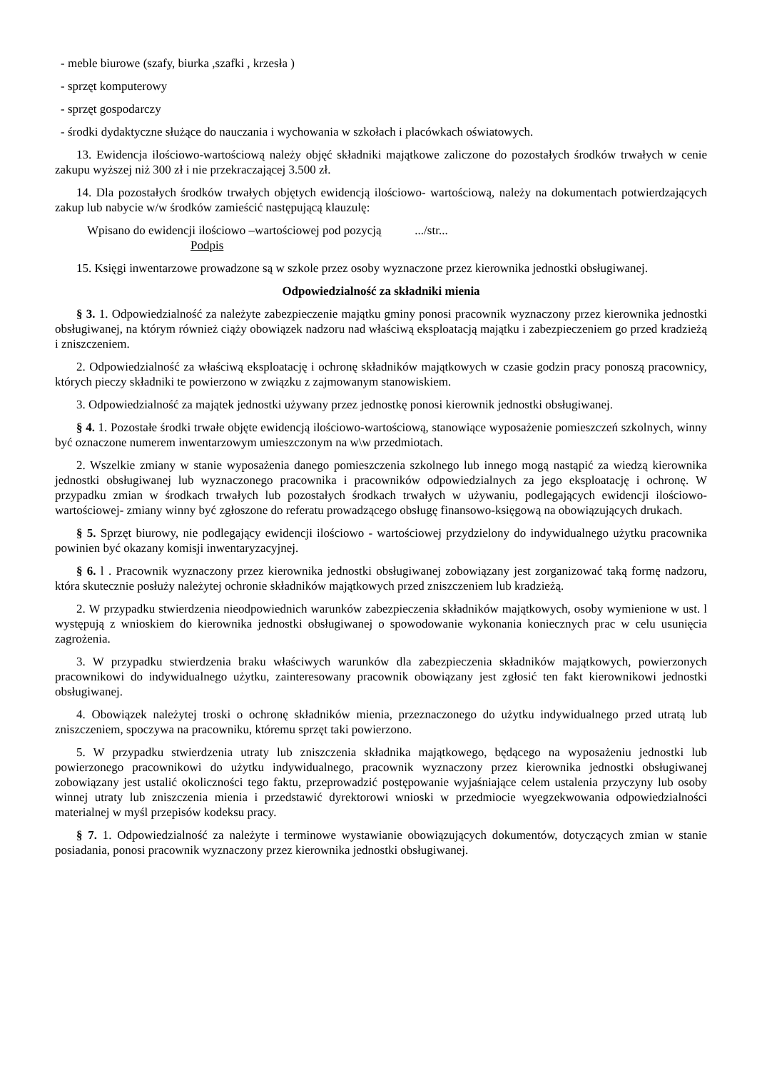- meble biurowe (szafy, biurka ,szafki , krzesła )
- sprzęt komputerowy
- sprzęt gospodarczy
- środki dydaktyczne służące do nauczania i wychowania w szkołach i placówkach oświatowych.
13. Ewidencja ilościowo-wartościową należy objęć składniki majątkowe zaliczone do pozostałych środków trwałych w cenie zakupu wyższej niż 300 zł i nie przekraczającej 3.500 zł.
14. Dla pozostałych środków trwałych objętych ewidencją ilościowo- wartościową, należy na dokumentach potwierdzających zakup lub nabycie w/w środków zamieścić następującą klauzulę:
Wpisano do ewidencji ilościowo –wartościowej pod pozycją .../str...
Podpis
15. Księgi inwentarzowe prowadzone są w szkole przez osoby wyznaczone przez kierownika jednostki obsługiwanej.
Odpowiedzialność za składniki mienia
§ 3. 1. Odpowiedzialność za należyte zabezpieczenie majątku gminy ponosi pracownik wyznaczony przez kierownika jednostki obsługiwanej, na którym również ciąży obowiązek nadzoru nad właściwą eksploatacją majątku i zabezpieczeniem go przed kradzieżą i zniszczeniem.
2. Odpowiedzialność za właściwą eksploatację i ochronę składników majątkowych w czasie godzin pracy ponoszą pracownicy, których pieczy składniki te powierzono w związku z zajmowanym stanowiskiem.
3. Odpowiedzialność za majątek jednostki używany przez jednostkę ponosi kierownik jednostki obsługiwanej.
§ 4. 1. Pozostałe środki trwałe objęte ewidencją ilościowo-wartościową, stanowiące wyposażenie pomieszczeń szkolnych, winny być oznaczone numerem inwentarzowym umieszczonym na w\w przedmiotach.
2. Wszelkie zmiany w stanie wyposażenia danego pomieszczenia szkolnego lub innego mogą nastąpić za wiedzą kierownika jednostki obsługiwanej lub wyznaczonego pracownika i pracowników odpowiedzialnych za jego eksploatację i ochronę. W przypadku zmian w środkach trwałych lub pozostałych środkach trwałych w używaniu, podlegających ewidencji ilościowo-wartościowej- zmiany winny być zgłoszone do referatu prowadzącego obsługę finansowo-księgową na obowiązujących drukach.
§ 5. Sprzęt biurowy, nie podlegający ewidencji ilościowo - wartościowej przydzielony do indywidualnego użytku pracownika powinien być okazany komisji inwentaryzacyjnej.
§ 6. l . Pracownik wyznaczony przez kierownika jednostki obsługiwanej zobowiązany jest zorganizować taką formę nadzoru, która skutecznie posłuży należytej ochronie składników majątkowych przed zniszczeniem lub kradzieżą.
2. W przypadku stwierdzenia nieodpowiednich warunków zabezpieczenia składników majątkowych, osoby wymienione w ust. l występują z wnioskiem do kierownika jednostki obsługiwanej o spowodowanie wykonania koniecznych prac w celu usunięcia zagrożenia.
3. W przypadku stwierdzenia braku właściwych warunków dla zabezpieczenia składników majątkowych, powierzonych pracownikowi do indywidualnego użytku, zainteresowany pracownik obowiązany jest zgłosić ten fakt kierownikowi jednostki obsługiwanej.
4. Obowiązek należytej troski o ochronę składników mienia, przeznaczonego do użytku indywidualnego przed utratą lub zniszczeniem, spoczywa na pracowniku, któremu sprzęt taki powierzono.
5. W przypadku stwierdzenia utraty lub zniszczenia składnika majątkowego, będącego na wyposażeniu jednostki lub powierzonego pracownikowi do użytku indywidualnego, pracownik wyznaczony przez kierownika jednostki obsługiwanej zobowiązany jest ustalić okoliczności tego faktu, przeprowadzić postępowanie wyjaśniające celem ustalenia przyczyny lub osoby winnej utraty lub zniszczenia mienia i przedstawić dyrektorowi wnioski w przedmiocie wyegzekwowania odpowiedzialności materialnej w myśl przepisów kodeksu pracy.
§ 7. 1. Odpowiedzialność za należyte i terminowe wystawianie obowiązujących dokumentów, dotyczących zmian w stanie posiadania, ponosi pracownik wyznaczony przez kierownika jednostki obsługiwanej.